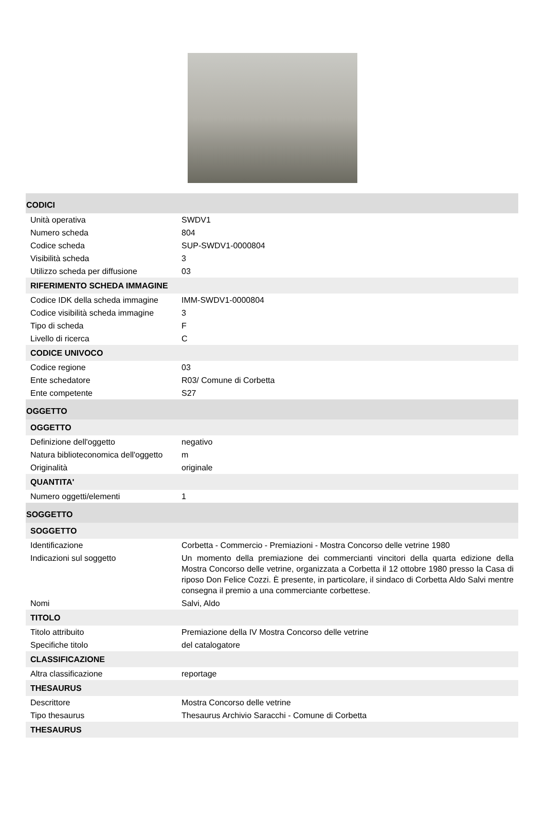| CODICI | |
| Unità operativa | SWDV1 |
| Numero scheda | 804 |
| Codice scheda | SUP-SWDV1-0000804 |
| Visibilità scheda | 3 |
| Utilizzo scheda per diffusione | 03 |
| RIFERIMENTO SCHEDA IMMAGINE | |
| Codice IDK della scheda immagine | IMM-SWDV1-0000804 |
| Codice visibilità scheda immagine | 3 |
| Tipo di scheda | F |
| Livello di ricerca | C |
| CODICE UNIVOCO | |
| Codice regione | 03 |
| Ente schedatore | R03/ Comune di Corbetta |
| Ente competente | S27 |
| OGGETTO | |
| OGGETTO | |
| Definizione dell'oggetto | negativo |
| Natura biblioteconomica dell'oggetto | m |
| Originalità | originale |
| QUANTITA' | |
| Numero oggetti/elementi | 1 |
| SOGGETTO | |
| SOGGETTO | |
| Identificazione | Corbetta - Commercio - Premiazioni - Mostra Concorso delle vetrine 1980 |
| Indicazioni sul soggetto | Un momento della premiazione dei commercianti vincitori della quarta edizione della Mostra Concorso delle vetrine, organizzata a Corbetta il 12 ottobre 1980 presso la Casa di riposo Don Felice Cozzi. È presente, in particolare, il sindaco di Corbetta Aldo Salvi mentre consegna il premio a una commerciante corbettese. |
| Nomi | Salvi, Aldo |
| TITOLO | |
| Titolo attribuito | Premiazione della IV Mostra Concorso delle vetrine |
| Specifiche titolo | del catalogatore |
| CLASSIFICAZIONE | |
| Altra classificazione | reportage |
| THESAURUS | |
| Descrittore | Mostra Concorso delle vetrine |
| Tipo thesaurus | Thesaurus Archivio Saracchi - Comune di Corbetta |
| THESAURUS | |